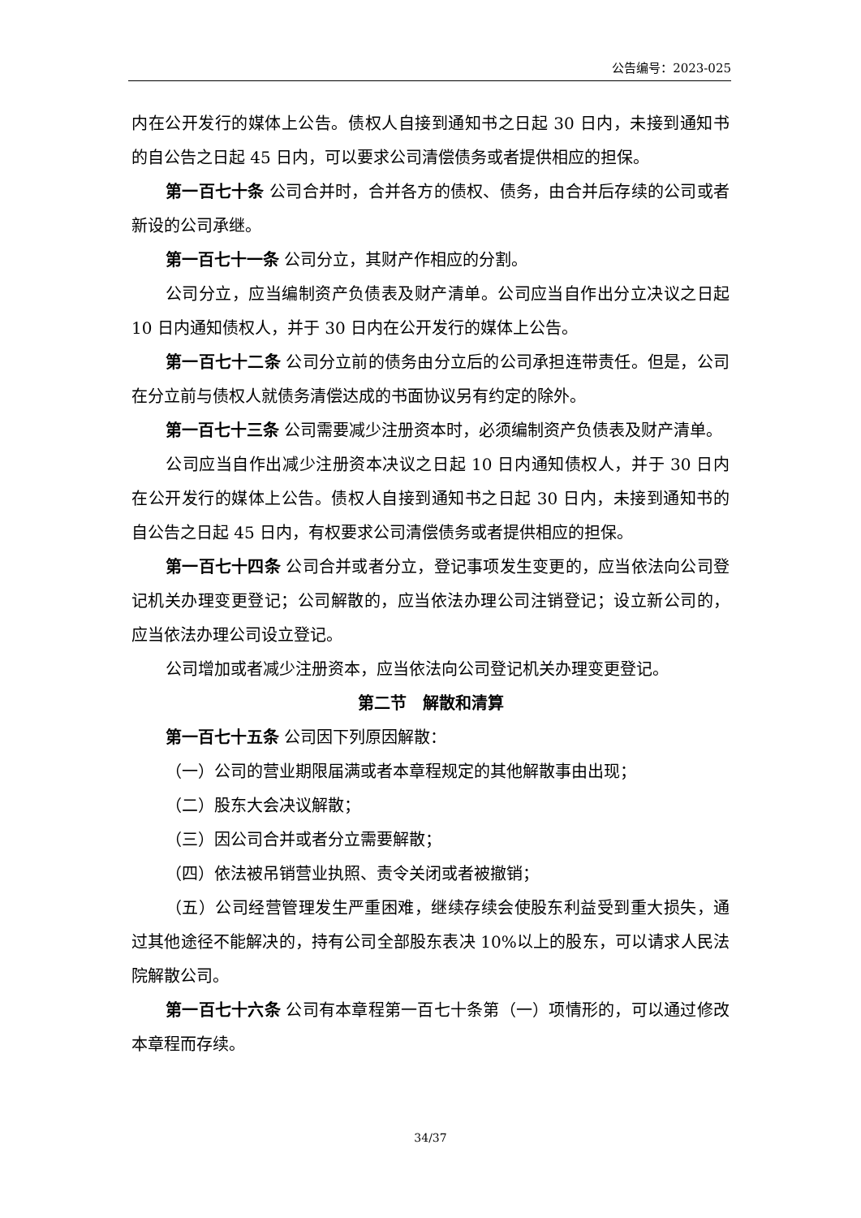公告编号：2023-025
内在公开发行的媒体上公告。债权人自接到通知书之日起 30 日内，未接到通知书的自公告之日起 45 日内，可以要求公司清偿债务或者提供相应的担保。
第一百七十条 公司合并时，合并各方的债权、债务，由合并后存续的公司或者新设的公司承继。
第一百七十一条 公司分立，其财产作相应的分割。
公司分立，应当编制资产负债表及财产清单。公司应当自作出分立决议之日起 10 日内通知债权人，并于 30 日内在公开发行的媒体上公告。
第一百七十二条 公司分立前的债务由分立后的公司承担连带责任。但是，公司在分立前与债权人就债务清偿达成的书面协议另有约定的除外。
第一百七十三条 公司需要减少注册资本时，必须编制资产负债表及财产清单。
公司应当自作出减少注册资本决议之日起 10 日内通知债权人，并于 30 日内在公开发行的媒体上公告。债权人自接到通知书之日起 30 日内，未接到通知书的自公告之日起 45 日内，有权要求公司清偿债务或者提供相应的担保。
第一百七十四条 公司合并或者分立，登记事项发生变更的，应当依法向公司登记机关办理变更登记；公司解散的，应当依法办理公司注销登记；设立新公司的，应当依法办理公司设立登记。
公司增加或者减少注册资本，应当依法向公司登记机关办理变更登记。
第二节　解散和清算
第一百七十五条 公司因下列原因解散：
（一）公司的营业期限届满或者本章程规定的其他解散事由出现；
（二）股东大会决议解散；
（三）因公司合并或者分立需要解散；
（四）依法被吊销营业执照、责令关闭或者被撤销；
（五）公司经营管理发生严重困难，继续存续会使股东利益受到重大损失，通过其他途径不能解决的，持有公司全部股东表决 10%以上的股东，可以请求人民法院解散公司。
第一百七十六条 公司有本章程第一百七十条第（一）项情形的，可以通过修改本章程而存续。
34/37